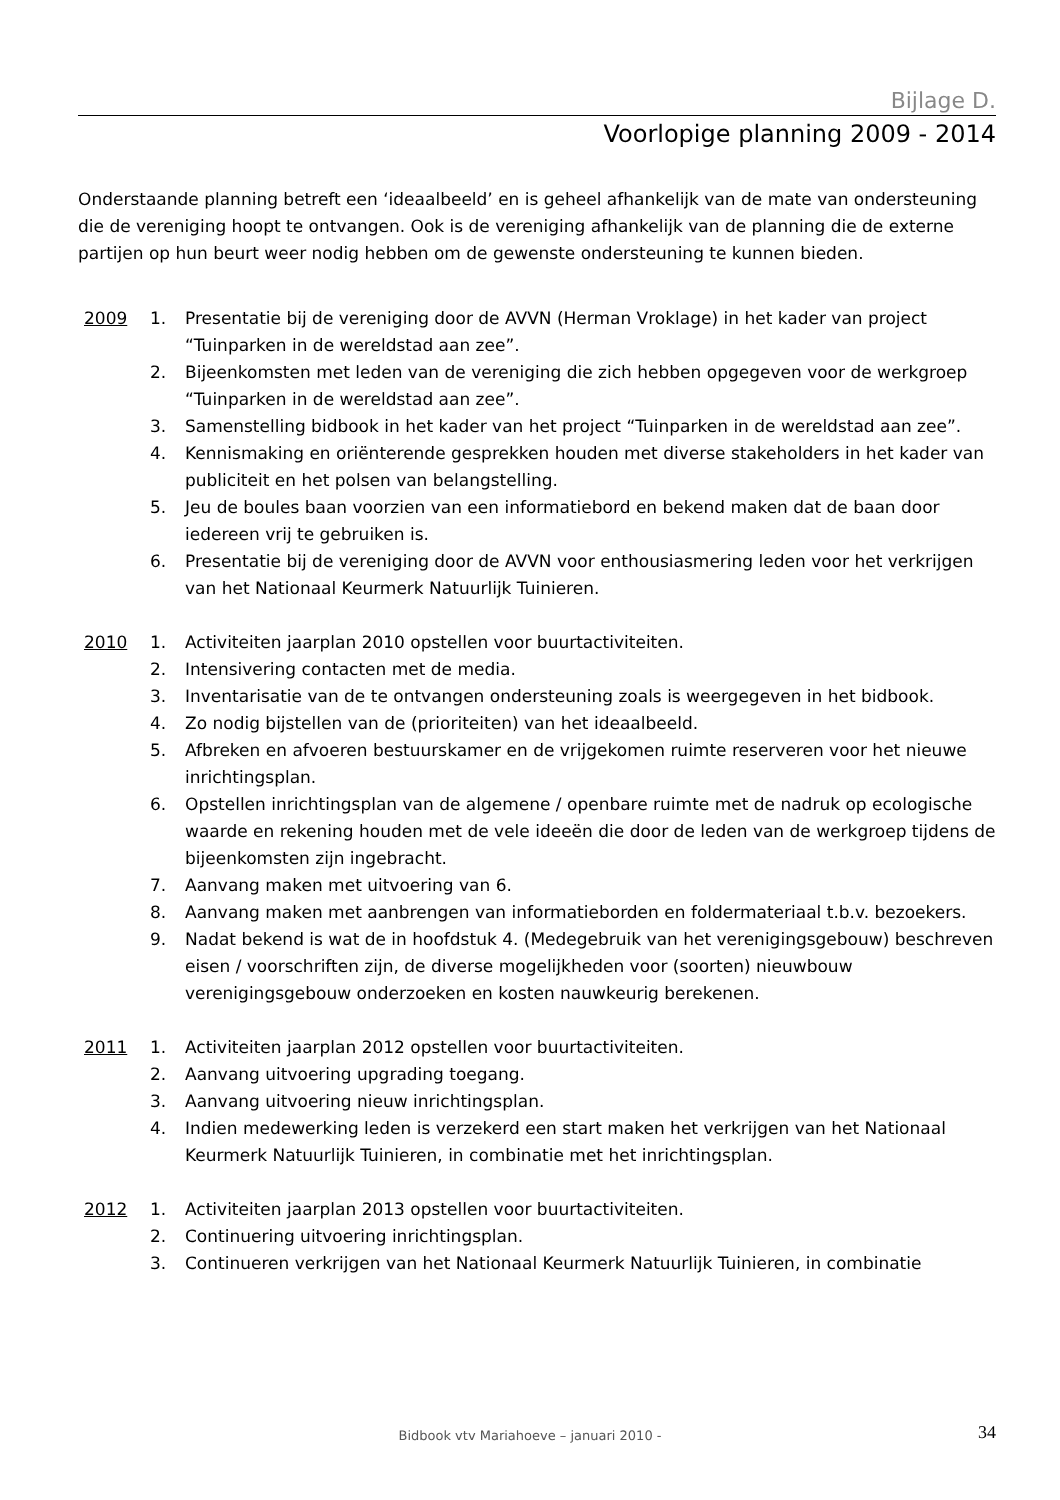Bijlage D.
Voorlopige planning 2009 - 2014
Onderstaande planning betreft een ‘ideaalbeeld’ en is geheel afhankelijk van de mate van ondersteuning die de vereniging hoopt te ontvangen. Ook is de vereniging afhankelijk van de planning die de externe partijen op hun beurt weer nodig hebben om de gewenste ondersteuning te kunnen bieden.
2009 1. Presentatie bij de vereniging door de AVVN (Herman Vroklage) in het kader van project “Tuinparken in de wereldstad aan zee”.
2. Bijeenkomsten met leden van de vereniging die zich hebben opgegeven voor de werkgroep “Tuinparken in de wereldstad aan zee”.
3. Samenstelling bidbook in het kader van het project “Tuinparken in de wereldstad aan zee”.
4. Kennismaking en oriënterende gesprekken houden met diverse stakeholders in het kader van publiciteit en het polsen van belangstelling.
5. Jeu de boules baan voorzien van een informatiebord en bekend maken dat de baan door iedereen vrij te gebruiken is.
6. Presentatie bij de vereniging door de AVVN voor enthousiasmering leden voor het verkrijgen van het Nationaal Keurmerk Natuurlijk Tuinieren.
2010 1. Activiteiten jaarplan 2010 opstellen voor buurtactiviteiten.
2. Intensivering contacten met de media.
3. Inventarisatie van de te ontvangen ondersteuning zoals is weergegeven in het bidbook.
4. Zo nodig bijstellen van de (prioriteiten) van het ideaalbeeld.
5. Afbreken en afvoeren bestuurskamer en de vrijgekomen ruimte reserveren voor het nieuwe inrichtingsplan.
6. Opstellen inrichtingsplan van de algemene / openbare ruimte met de nadruk op ecologische waarde en rekening houden met de vele ideeën die door de leden van de werkgroep tijdens de bijeenkomsten zijn ingebracht.
7. Aanvang maken met uitvoering van 6.
8. Aanvang maken met aanbrengen van informatieborden en foldermateriaal t.b.v. bezoekers.
9. Nadat bekend is wat de in hoofdstuk 4. (Medegebruik van het verenigingsgebouw) beschreven eisen / voorschriften zijn, de diverse mogelijkheden voor (soorten) nieuwbouw verenigingsgebouw onderzoeken en kosten nauwkeurig berekenen.
2011 1. Activiteiten jaarplan 2012 opstellen voor buurtactiviteiten.
2. Aanvang uitvoering upgrading toegang.
3. Aanvang uitvoering nieuw inrichtingsplan.
4. Indien medewerking leden is verzekerd een start maken het verkrijgen van het Nationaal Keurmerk Natuurlijk Tuinieren, in combinatie met het inrichtingsplan.
2012 1. Activiteiten jaarplan 2013 opstellen voor buurtactiviteiten.
2. Continuering uitvoering inrichtingsplan.
3. Continueren verkrijgen van het Nationaal Keurmerk Natuurlijk Tuinieren, in combinatie
Bidbook vtv Mariahoeve – januari 2010 -
34